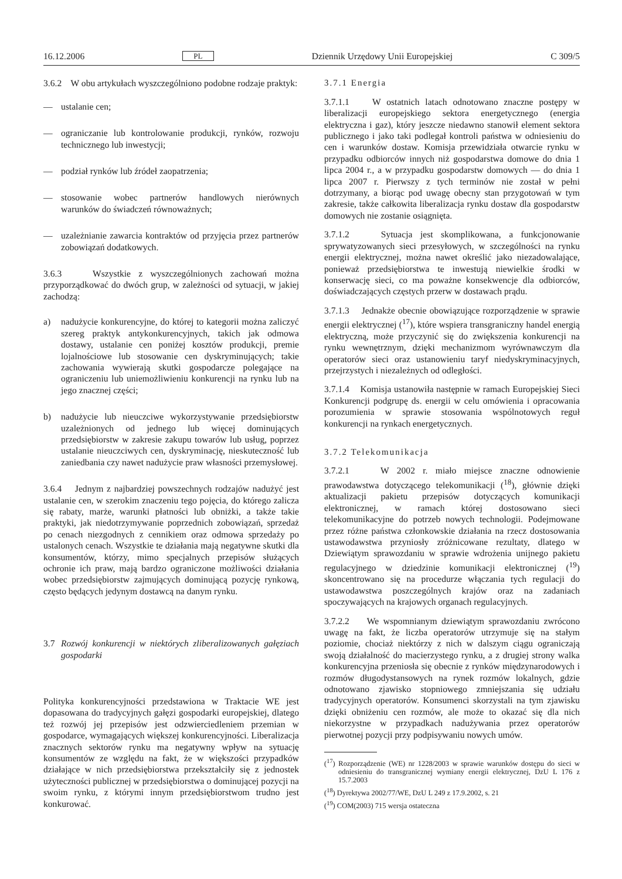16.12.2006 PL Dziennik Urzędowy Unii Europejskiej C 309/5
3.6.2 W obu artykułach wyszczególniono podobne rodzaje praktyk:
— ustalanie cen;
— ograniczanie lub kontrolowanie produkcji, rynków, rozwoju technicznego lub inwestycji;
— podział rynków lub źródeł zaopatrzenia;
— stosowanie wobec partnerów handlowych nierównych warunków do świadczeń równoważnych;
— uzależnianie zawarcia kontraktów od przyjęcia przez partnerów zobowiązań dodatkowych.
3.6.3 Wszystkie z wyszczególnionych zachowań można przyporządkować do dwóch grup, w zależności od sytuacji, w jakiej zachodzą:
a) nadużycie konkurencyjne, do której to kategorii można zaliczyć szereg praktyk antykonkurencyjnych, takich jak odmowa dostawy, ustalanie cen poniżej kosztów produkcji, premie lojalnościowe lub stosowanie cen dyskryminujących; takie zachowania wywierają skutki gospodarcze polegające na ograniczeniu lub uniemożliwieniu konkurencji na rynku lub na jego znacznej części;
b) nadużycie lub nieuczciwe wykorzystywanie przedsiębiorstw uzależnionych od jednego lub więcej dominujących przedsiębiorstw w zakresie zakupu towarów lub usług, poprzez ustalanie nieuczciwych cen, dyskryminację, nieskuteczność lub zaniedbania czy nawet nadużycie praw własności przemysłowej.
3.6.4 Jednym z najbardziej powszechnych rodzajów nadużyć jest ustalanie cen, w szerokim znaczeniu tego pojęcia, do którego zalicza się rabaty, marże, warunki płatności lub obniżki, a także takie praktyki, jak niedotrzymywanie poprzednich zobowiązań, sprzedaż po cenach niezgodnych z cennikiem oraz odmowa sprzedaży po ustalonych cenach. Wszystkie te działania mają negatywne skutki dla konsumentów, którzy, mimo specjalnych przepisów służących ochronie ich praw, mają bardzo ograniczone możliwości działania wobec przedsiębiorstw zajmujących dominującą pozycję rynkową, często będących jedynym dostawcą na danym rynku.
3.7 Rozwój konkurencji w niektórych zliberalizowanych gałęziach gospodarki
Polityka konkurencyjności przedstawiona w Traktacie WE jest dopasowana do tradycyjnych gałęzi gospodarki europejskiej, dlatego też rozwój jej przepisów jest odzwierciedleniem przemian w gospodarce, wymagających większej konkurencyjności. Liberalizacja znacznych sektorów rynku ma negatywny wpływ na sytuację konsumentów ze względu na fakt, że w większości przypadków działające w nich przedsiębiorstwa przekształciły się z jednostek użyteczności publicznej w przedsiębiorstwa o dominującej pozycji na swoim rynku, z którymi innym przedsiębiorstwom trudno jest konkurować.
3.7.1 Energia
3.7.1.1 W ostatnich latach odnotowano znaczne postępy w liberalizacji europejskiego sektora energetycznego (energia elektryczna i gaz), który jeszcze niedawno stanowił element sektora publicznego i jako taki podlegał kontroli państwa w odniesieniu do cen i warunków dostaw. Komisja przewidziała otwarcie rynku w przypadku odbiorców innych niż gospodarstwa domowe do dnia 1 lipca 2004 r., a w przypadku gospodarstw domowych — do dnia 1 lipca 2007 r. Pierwszy z tych terminów nie został w pełni dotrzymany, a biorąc pod uwagę obecny stan przygotowań w tym zakresie, także całkowita liberalizacja rynku dostaw dla gospodarstw domowych nie zostanie osiągnięta.
3.7.1.2 Sytuacja jest skomplikowana, a funkcjonowanie sprywatyzowanych sieci przesyłowych, w szczególności na rynku energii elektrycznej, można nawet określić jako niezadowalające, ponieważ przedsiębiorstwa te inwestują niewielkie środki w konserwację sieci, co ma poważne konsekwencje dla odbiorców, doświadczających częstych przerw w dostawach prądu.
3.7.1.3 Jednakże obecnie obowiązujące rozporządzenie w sprawie energii elektrycznej (<sup>17</sup>), które wspiera transgraniczny handel energią elektryczną, może przyczynić się do zwiększenia konkurencji na rynku wewnętrznym, dzięki mechanizmom wyrównawczym dla operatorów sieci oraz ustanowieniu taryf niedyskryminacyjnych, przejrzystych i niezależnych od odległości.
3.7.1.4 Komisja ustanowiła następnie w ramach Europejskiej Sieci Konkurencji podgrupę ds. energii w celu omówienia i opracowania porozumienia w sprawie stosowania wspólnotowych reguł konkurencji na rynkach energetycznych.
3.7.2 Telekomunikacja
3.7.2.1 W 2002 r. miało miejsce znaczne odnowienie prawodawstwa dotyczącego telekomunikacji (<sup>18</sup>), głównie dzięki aktualizacji pakietu przepisów dotyczących komunikacji elektronicznej, w ramach której dostosowano sieci telekomunikacyjne do potrzeb nowych technologii. Podejmowane przez różne państwa członkowskie działania na rzecz dostosowania ustawodawstwa przyniosły zróżnicowane rezultaty, dlatego w Dziewiątym sprawozdaniu w sprawie wdrożenia unijnego pakietu regulacyjnego w dziedzinie komunikacji elektronicznej (<sup>19</sup>) skoncentrowano się na procedurze włączania tych regulacji do ustawodawstwa poszczególnych krajów oraz na zadaniach spoczywających na krajowych organach regulacyjnych.
3.7.2.2 We wspomnianym dziewiątym sprawozdaniu zwrócono uwagę na fakt, że liczba operatorów utrzymuje się na stałym poziomie, chociaż niektórzy z nich w dalszym ciągu ograniczają swoją działalność do macierzystego rynku, a z drugiej strony walka konkurencyjna przeniosła się obecnie z rynków międzynarodowych i rozmów długodystansowych na rynek rozmów lokalnych, gdzie odnotowano zjawisko stopniowego zmniejszania się udziału tradycyjnych operatorów. Konsumenci skorzystali na tym zjawisku dzięki obniżeniu cen rozmów, ale może to okazać się dla nich niekorzystne w przypadkach nadużywania przez operatorów pierwotnej pozycji przy podpisywaniu nowych umów.
(<sup>17</sup>) Rozporządzenie (WE) nr 1228/2003 w sprawie warunków dostępu do sieci w odniesieniu do transgranicznej wymiany energii elektrycznej, DzU L 176 z 15.7.2003
(<sup>18</sup>) Dyrektywa 2002/77/WE, DzU L 249 z 17.9.2002, s. 21
(<sup>19</sup>) COM(2003) 715 wersja ostateczna